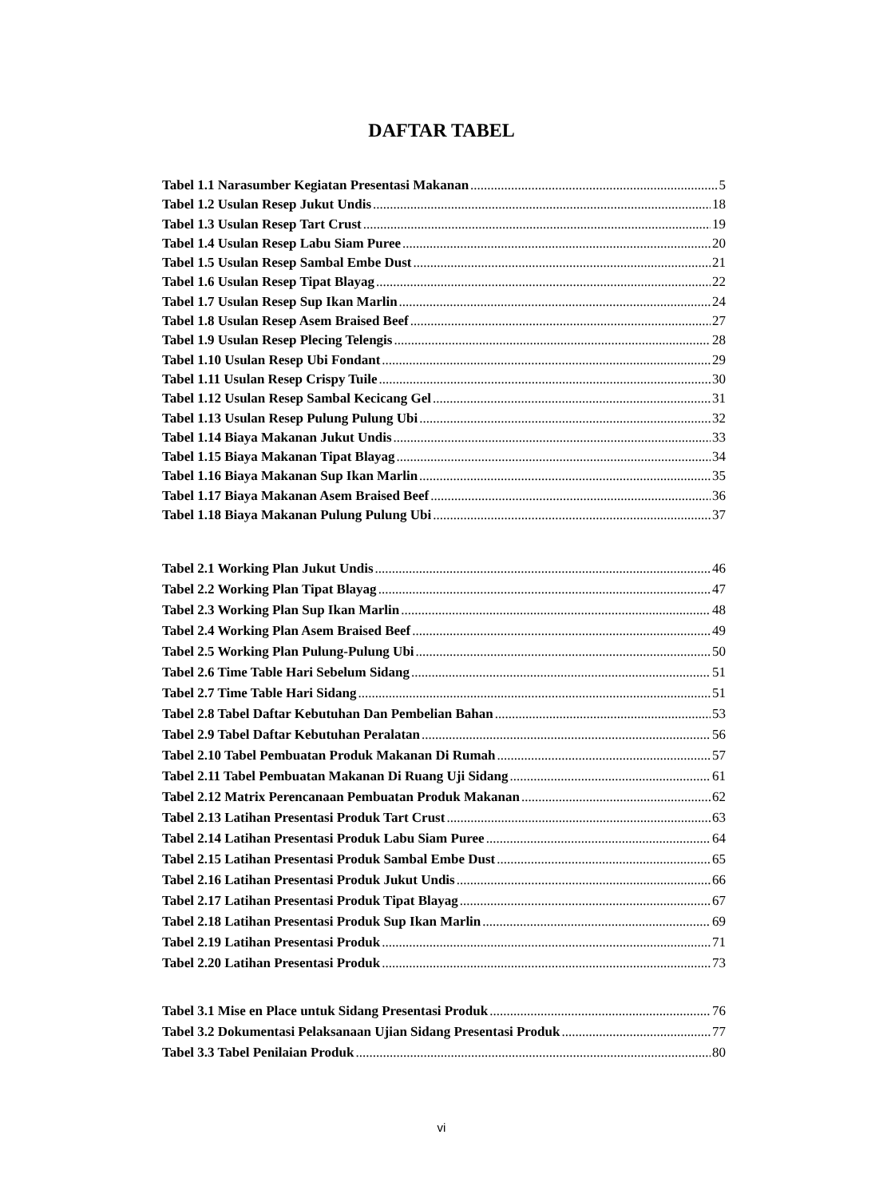DAFTAR TABEL
Tabel 1.1 Narasumber Kegiatan Presentasi Makanan 5
Tabel 1.2 Usulan Resep Jukut Undis 18
Tabel 1.3 Usulan Resep Tart Crust 19
Tabel 1.4 Usulan Resep Labu Siam Puree 20
Tabel 1.5 Usulan Resep Sambal Embe Dust 21
Tabel 1.6 Usulan Resep Tipat Blayag 22
Tabel 1.7 Usulan Resep Sup Ikan Marlin 24
Tabel 1.8 Usulan Resep Asem Braised Beef 27
Tabel 1.9 Usulan Resep Plecing Telengis 28
Tabel 1.10 Usulan Resep Ubi Fondant 29
Tabel 1.11 Usulan Resep Crispy Tuile 30
Tabel 1.12 Usulan Resep Sambal Kecicang Gel 31
Tabel 1.13 Usulan Resep Pulung Pulung Ubi 32
Tabel 1.14 Biaya Makanan Jukut Undis 33
Tabel 1.15 Biaya Makanan Tipat Blayag 34
Tabel 1.16 Biaya Makanan Sup Ikan Marlin 35
Tabel 1.17 Biaya Makanan Asem Braised Beef 36
Tabel 1.18 Biaya Makanan Pulung Pulung Ubi 37
Tabel 2.1 Working Plan Jukut Undis 46
Tabel 2.2 Working Plan Tipat Blayag 47
Tabel 2.3 Working Plan Sup Ikan Marlin 48
Tabel 2.4 Working Plan Asem Braised Beef 49
Tabel 2.5 Working Plan Pulung-Pulung Ubi 50
Tabel 2.6 Time Table Hari Sebelum Sidang 51
Tabel 2.7 Time Table Hari Sidang 51
Tabel 2.8 Tabel Daftar Kebutuhan Dan Pembelian Bahan 53
Tabel 2.9 Tabel Daftar Kebutuhan Peralatan 56
Tabel 2.10 Tabel Pembuatan Produk Makanan Di Rumah 57
Tabel 2.11 Tabel Pembuatan Makanan Di Ruang Uji Sidang 61
Tabel 2.12 Matrix Perencanaan Pembuatan Produk Makanan 62
Tabel 2.13 Latihan Presentasi Produk Tart Crust 63
Tabel 2.14 Latihan Presentasi Produk Labu Siam Puree 64
Tabel 2.15 Latihan Presentasi Produk Sambal Embe Dust 65
Tabel 2.16 Latihan Presentasi Produk Jukut Undis 66
Tabel 2.17 Latihan Presentasi Produk Tipat Blayag 67
Tabel 2.18 Latihan Presentasi Produk Sup Ikan Marlin 69
Tabel 2.19 Latihan Presentasi Produk 71
Tabel 2.20 Latihan Presentasi Produk 73
Tabel 3.1 Mise en Place untuk Sidang Presentasi Produk 76
Tabel 3.2 Dokumentasi Pelaksanaan Ujian Sidang Presentasi Produk 77
Tabel 3.3 Tabel Penilaian Produk 80
vi